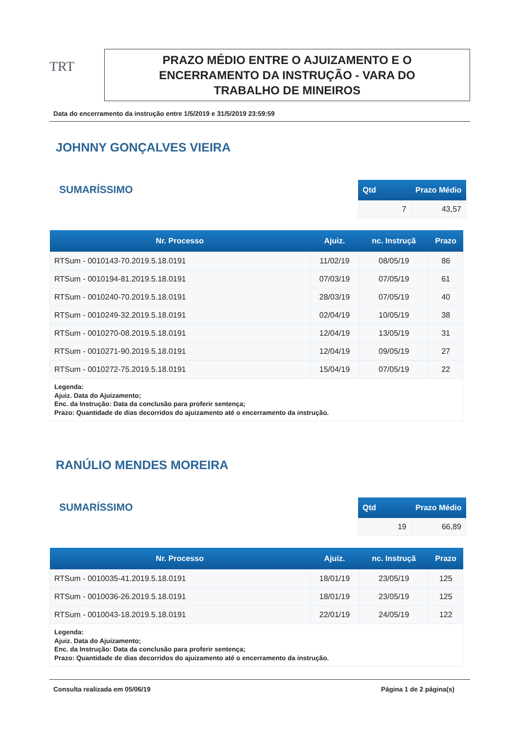TRT
PRAZO MÉDIO ENTRE O AJUIZAMENTO E O
ENCERRAMENTO DA INSTRUÇÃO - VARA DO
TRABALHO DE MINEIROS
Data do encerramento da instrução entre 1/5/2019 e 31/5/2019 23:59:59
JOHNNY GONÇALVES VIEIRA
SUMARÍSSIMO
| Qtd | Prazo Médio |
| --- | --- |
| 7 | 43,57 |
| Nr. Processo | Ajuiz. | nc. Instruçã | Prazo |
| --- | --- | --- | --- |
| RTSum - 0010143-70.2019.5.18.0191 | 11/02/19 | 08/05/19 | 86 |
| RTSum - 0010194-81.2019.5.18.0191 | 07/03/19 | 07/05/19 | 61 |
| RTSum - 0010240-70.2019.5.18.0191 | 28/03/19 | 07/05/19 | 40 |
| RTSum - 0010249-32.2019.5.18.0191 | 02/04/19 | 10/05/19 | 38 |
| RTSum - 0010270-08.2019.5.18.0191 | 12/04/19 | 13/05/19 | 31 |
| RTSum - 0010271-90.2019.5.18.0191 | 12/04/19 | 09/05/19 | 27 |
| RTSum - 0010272-75.2019.5.18.0191 | 15/04/19 | 07/05/19 | 22 |
| Legenda: Ajuiz. Data do Ajuizamento; Enc. da Instrução: Data da conclusão para proferir sentença; Prazo: Quantidade de dias decorridos do ajuizamento até o encerramento da instrução. | | | |
RANÚLIO MENDES MOREIRA
SUMARÍSSIMO
| Qtd | Prazo Médio |
| --- | --- |
| 19 | 66,89 |
| Nr. Processo | Ajuiz. | nc. Instruçã | Prazo |
| --- | --- | --- | --- |
| RTSum - 0010035-41.2019.5.18.0191 | 18/01/19 | 23/05/19 | 125 |
| RTSum - 0010036-26.2019.5.18.0191 | 18/01/19 | 23/05/19 | 125 |
| RTSum - 0010043-18.2019.5.18.0191 | 22/01/19 | 24/05/19 | 122 |
| Legenda: Ajuiz. Data do Ajuizamento; Enc. da Instrução: Data da conclusão para proferir sentença; Prazo: Quantidade de dias decorridos do ajuizamento até o encerramento da instrução. | | | |
Consulta realizada em 05/06/19 Página 1 de 2 página(s)